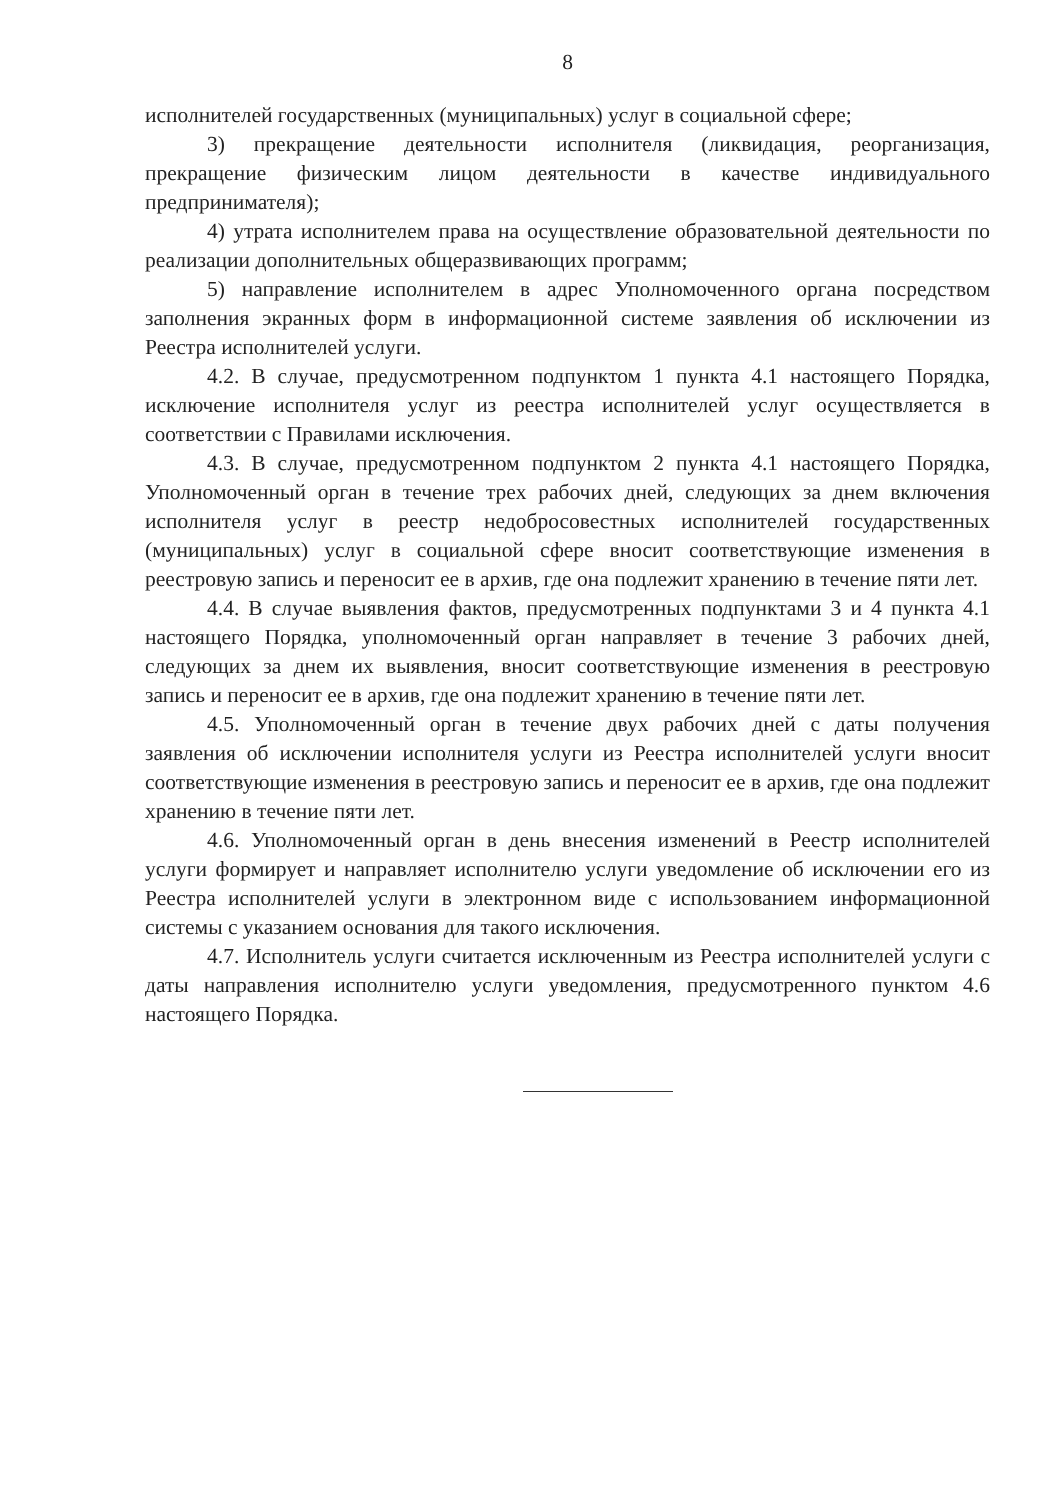8
исполнителей государственных (муниципальных) услуг в социальной сфере;
3) прекращение деятельности исполнителя (ликвидация, реорганизация, прекращение физическим лицом деятельности в качестве индивидуального предпринимателя);
4) утрата исполнителем права на осуществление образовательной деятельности по реализации дополнительных общеразвивающих программ;
5) направление исполнителем в адрес Уполномоченного органа посредством заполнения экранных форм в информационной системе заявления об исключении из Реестра исполнителей услуги.
4.2. В случае, предусмотренном подпунктом 1 пункта 4.1 настоящего Порядка, исключение исполнителя услуг из реестра исполнителей услуг осуществляется в соответствии с Правилами исключения.
4.3. В случае, предусмотренном подпунктом 2 пункта 4.1 настоящего Порядка, Уполномоченный орган в течение трех рабочих дней, следующих за днем включения исполнителя услуг в реестр недобросовестных исполнителей государственных (муниципальных) услуг в социальной сфере вносит соответствующие изменения в реестровую запись и переносит ее в архив, где она подлежит хранению в течение пяти лет.
4.4. В случае выявления фактов, предусмотренных подпунктами 3 и 4 пункта 4.1 настоящего Порядка, уполномоченный орган направляет в течение 3 рабочих дней, следующих за днем их выявления, вносит соответствующие изменения в реестровую запись и переносит ее в архив, где она подлежит хранению в течение пяти лет.
4.5. Уполномоченный орган в течение двух рабочих дней с даты получения заявления об исключении исполнителя услуги из Реестра исполнителей услуги вносит соответствующие изменения в реестровую запись и переносит ее в архив, где она подлежит хранению в течение пяти лет.
4.6. Уполномоченный орган в день внесения изменений в Реестр исполнителей услуги формирует и направляет исполнителю услуги уведомление об исключении его из Реестра исполнителей услуги в электронном виде с использованием информационной системы с указанием основания для такого исключения.
4.7. Исполнитель услуги считается исключенным из Реестра исполнителей услуги с даты направления исполнителю услуги уведомления, предусмотренного пунктом 4.6 настоящего Порядка.